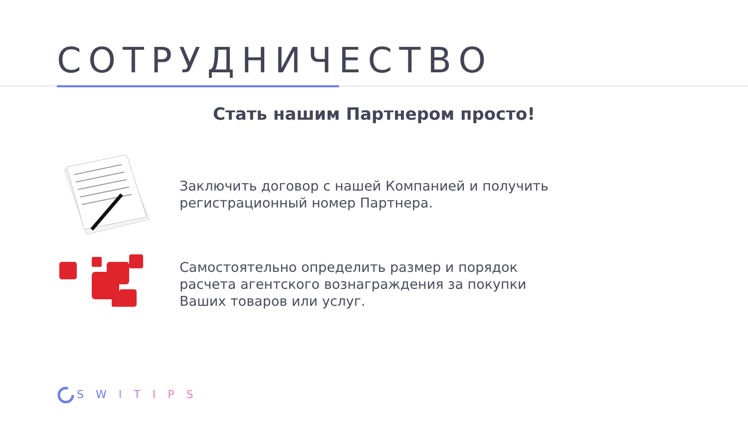СОТРУДНИЧЕСТВО
Стать нашим Партнером просто!
Заключить договор с нашей Компанией и получить
регистрационный номер Партнера.
Самостоятельно определить размер и порядок
расчета агентского вознаграждения за покупки
Ваших товаров или услуг.
SW IT IPS